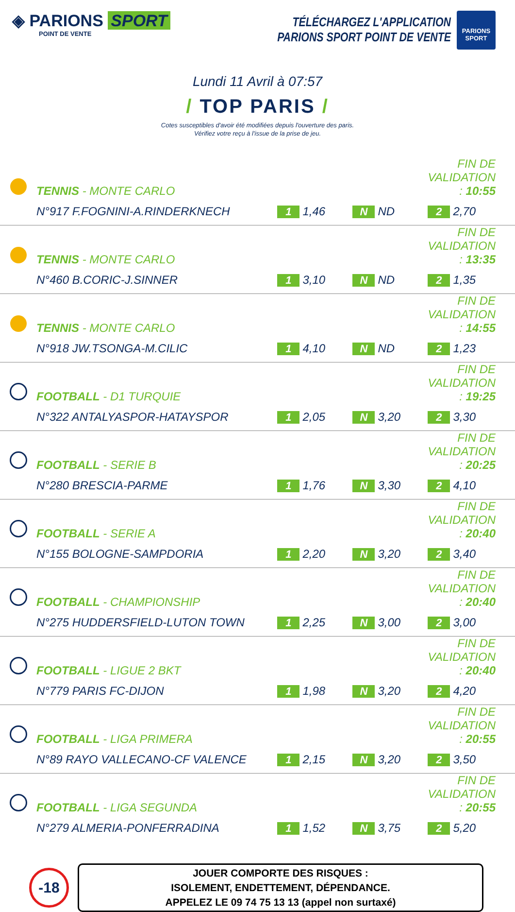◈ PARIONS SPORT
POINT DE VENTE
TÉLÉCHARGEZ L'APPLICATION
PARIONS SPORT POINT DE VENTE
PARIONS SPORT
Lundi 11 Avril à 07:57
/ TOP PARIS /
Cotes susceptibles d'avoir été modifiées depuis l'ouverture des paris.
Vérifiez votre reçu à l'issue de la prise de jeu.
| | TENNIS - MONTE CARLO | | | FIN DE VALIDATION : 10:55 | |
| | N°917 F.FOGNINI-A.RINDERKNECH | 1 1,46 | N ND | 2 2,70 | |
| | TENNIS - MONTE CARLO | | | FIN DE VALIDATION : 13:35 | |
| | N°460 B.CORIC-J.SINNER | 1 3,10 | N ND | 2 1,35 | |
| | TENNIS - MONTE CARLO | | | FIN DE VALIDATION : 14:55 | |
| | N°918 JW.TSONGA-M.CILIC | 1 4,10 | N ND | 2 1,23 | |
| | FOOTBALL - D1 TURQUIE | | | FIN DE VALIDATION : 19:25 | |
| | N°322 ANTALYASPOR-HATAYSPOR | 1 2,05 | N 3,20 | 2 3,30 | |
| | FOOTBALL - SERIE B | | | FIN DE VALIDATION : 20:25 | |
| | N°280 BRESCIA-PARME | 1 1,76 | N 3,30 | 2 4,10 | |
| | FOOTBALL - SERIE A | | | FIN DE VALIDATION : 20:40 | |
| | N°155 BOLOGNE-SAMPDORIA | 1 2,20 | N 3,20 | 2 3,40 | |
| | FOOTBALL - CHAMPIONSHIP | | | FIN DE VALIDATION : 20:40 | |
| | N°275 HUDDERSFIELD-LUTON TOWN | 1 2,25 | N 3,00 | 2 3,00 | |
| | FOOTBALL - LIGUE 2 BKT | | | FIN DE VALIDATION : 20:40 | |
| | N°779 PARIS FC-DIJON | 1 1,98 | N 3,20 | 2 4,20 | |
| | FOOTBALL - LIGA PRIMERA | | | FIN DE VALIDATION : 20:55 | |
| | N°89 RAYO VALLECANO-CF VALENCE | 1 2,15 | N 3,20 | 2 3,50 | |
| | FOOTBALL - LIGA SEGUNDA | | | FIN DE VALIDATION : 20:55 | |
| | N°279 ALMERIA-PONFERRADINA | 1 1,52 | N 3,75 | 2 5,20 | |
-18
JOUER COMPORTE DES RISQUES :
ISOLEMENT, ENDETTEMENT, DÉPENDANCE.
APPELEZ LE 09 74 75 13 13 (appel non surtaxé)